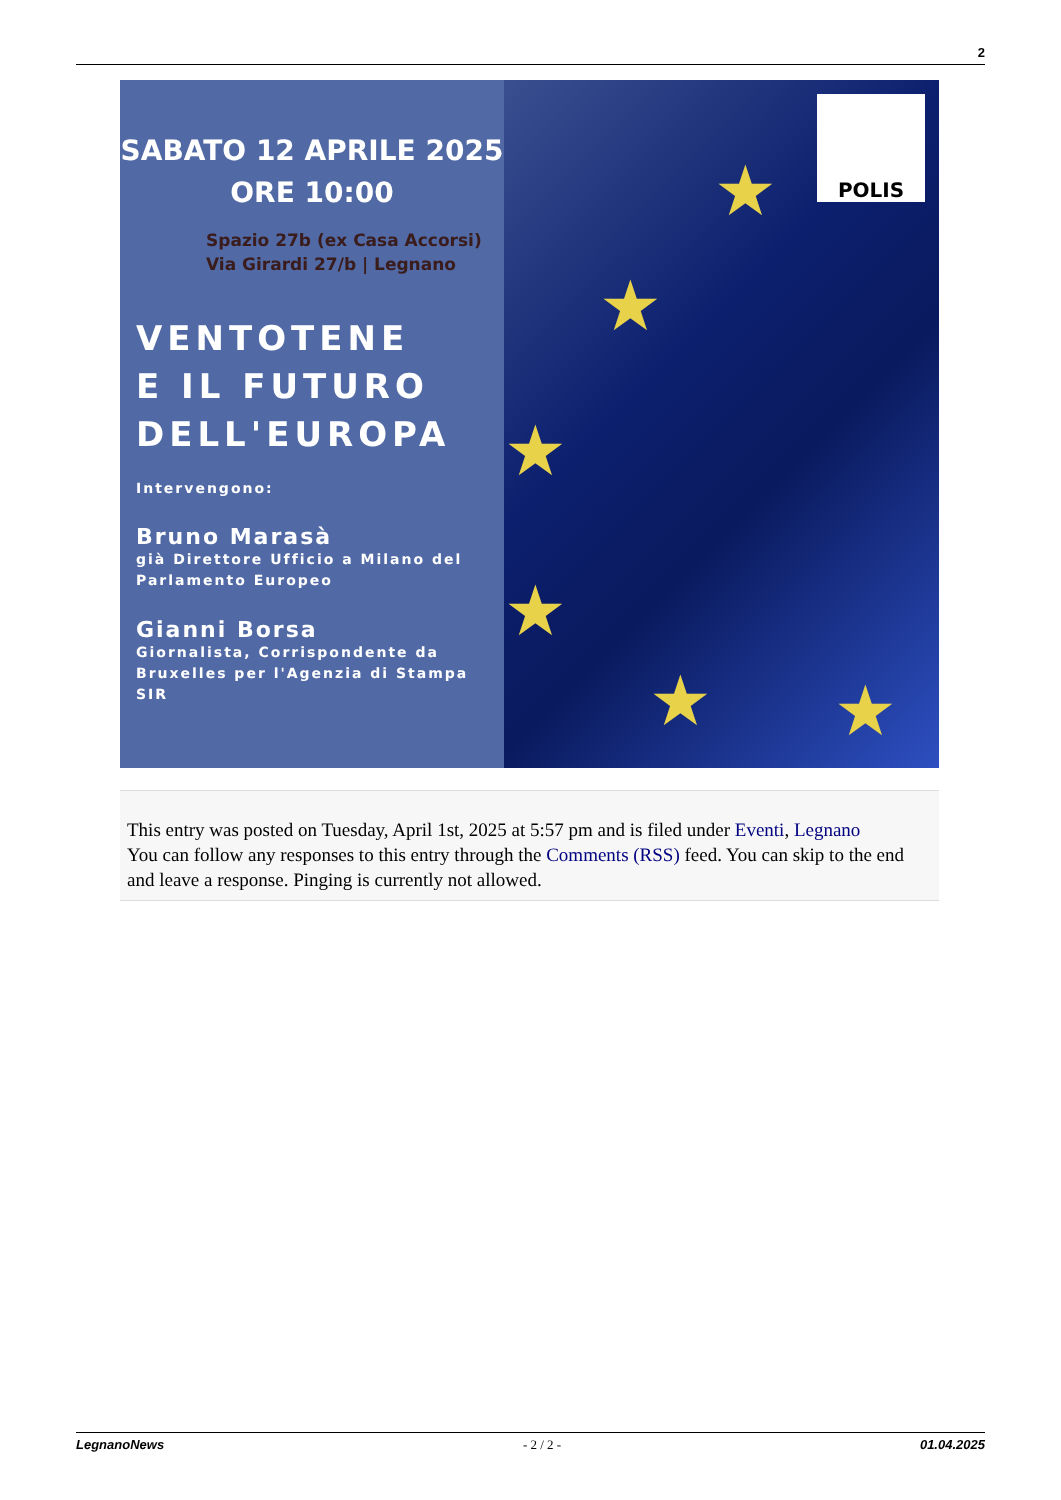2
SABATO 12 APRILE 2025
ORE 10:00
Spazio 27b (ex Casa Accorsi)
Via Girardi 27/b | Legnano
VENTOTENE
E IL FUTURO
DELL'EUROPA
Intervengono:
Bruno Marasà
già Direttore Ufficio a Milano del
Parlamento Europeo
Gianni Borsa
Giornalista, Corrispondente da
Bruxelles per l'Agenzia di Stampa
SIR
POLIS
★
★
★
★
★ ★
This entry was posted on Tuesday, April 1st, 2025 at 5:57 pm and is filed under Eventi, Legnano
You can follow any responses to this entry through the Comments (RSS) feed. You can skip to the end and leave a response. Pinging is currently not allowed.
LegnanoNews - 2 / 2 - 01.04.2025